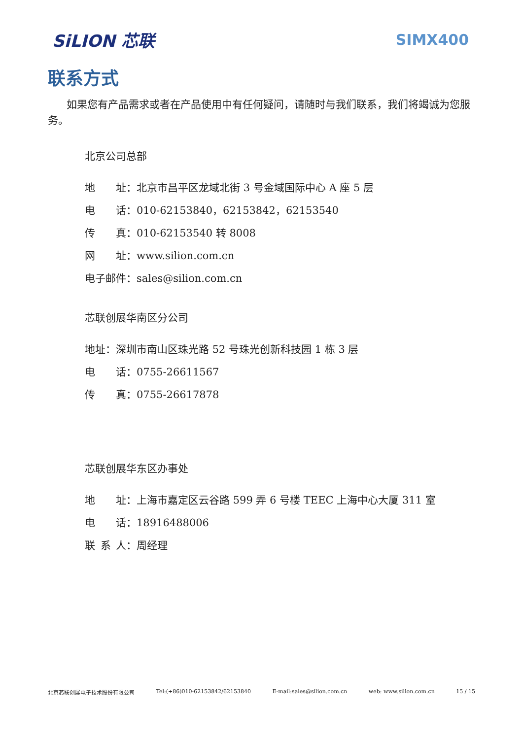SiLION 芯联 SIMX400
联系方式
如果您有产品需求或者在产品使用中有任何疑问，请随时与我们联系，我们将竭诚为您服务。
北京公司总部
地  址：北京市昌平区龙域北街 3 号金域国际中心 A 座 5 层
电  话：010-62153840，62153842，62153540
传  真：010-62153540 转 8008
网  址：www.silion.com.cn
电子邮件：sales@silion.com.cn
芯联创展华南区分公司
地址：深圳市南山区珠光路 52 号珠光创新科技园 1 栋 3 层
电  话：0755-26611567
传  真：0755-26617878
芯联创展华东区办事处
地  址：上海市嘉定区云谷路 599 弄 6 号楼 TEEC 上海中心大厦 311 室
电  话：18916488006
联 系 人：周经理
北京芯联创展电子技术股份有限公司 Tel:(+86)010-62153842/62153840 E-mail:sales@silion.com.cn web: www.silion.com.cn 15 / 15